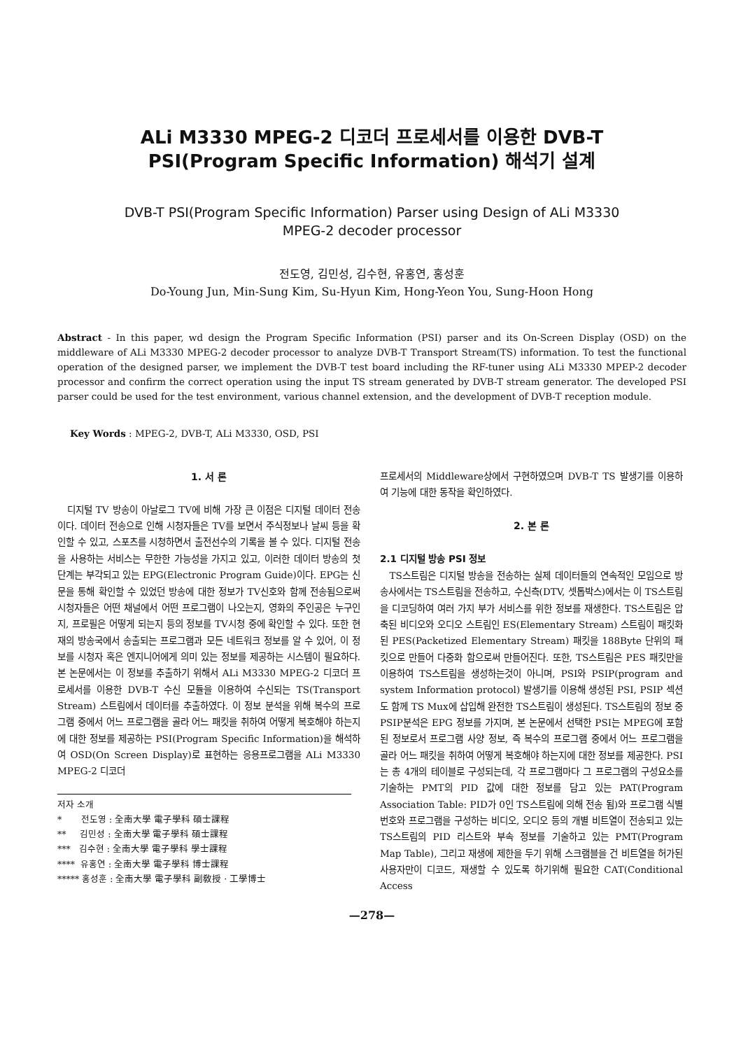ALi M3330 MPEG-2 디코더 프로세서를 이용한 DVB-T
PSI(Program Specific Information) 해석기 설계
DVB-T PSI(Program Specific Information) Parser using Design of ALi M3330
MPEG-2 decoder processor
전도영, 김민성, 김수현, 유홍연, 홍성훈
Do-Young Jun, Min-Sung Kim, Su-Hyun Kim, Hong-Yeon You, Sung-Hoon Hong
Abstract - In this paper, wd design the Program Specific Information (PSI) parser and its On-Screen Display (OSD) on the middleware of ALi M3330 MPEG-2 decoder processor to analyze DVB-T Transport Stream(TS) information. To test the functional operation of the designed parser, we implement the DVB-T test board including the RF-tuner using ALi M3330 MPEP-2 decoder processor and confirm the correct operation using the input TS stream generated by DVB-T stream generator. The developed PSI parser could be used for the test environment, various channel extension, and the development of DVB-T reception module.
Key Words : MPEG-2, DVB-T, ALi M3330, OSD, PSI
1. 서 론
디지털 TV 방송이 아날로그 TV에 비해 가장 큰 이점은 디지털 데이터 전송이다. 데이터 전송으로 인해 시청자들은 TV를 보면서 주식정보나 날씨 등을 확인할 수 있고, 스포츠를 시청하면서 출전선수의 기록을 볼 수 있다. 디지털 전송을 사용하는 서비스는 무한한 가능성을 가지고 있고, 이러한 데이터 방송의 첫 단계는 부각되고 있는 EPG(Electronic Program Guide)이다. EPG는 신문을 통해 확인할 수 있었던 방송에 대한 정보가 TV신호와 함께 전송됨으로써 시청자들은 어떤 채널에서 어떤 프로그램이 나오는지, 영화의 주인공은 누구인지, 프로필은 어떻게 되는지 등의 정보를 TV시청 중에 확인할 수 있다. 또한 현재의 방송국에서 송출되는 프로그램과 모든 네트워크 정보를 알 수 있어, 이 정보를 시청자 혹은 엔지니어에게 의미 있는 정보를 제공하는 시스템이 필요하다. 본 논문에서는 이 정보를 추출하기 위해서 ALi M3330 MPEG-2 디코더 프로세서를 이용한 DVB-T 수신 모듈을 이용하여 수신되는 TS(Transport Stream) 스트림에서 데이터를 추출하였다. 이 정보 분석을 위해 복수의 프로그램 중에서 어느 프로그램을 골라 어느 패킷을 취하여 어떻게 복호해야 하는지에 대한 정보를 제공하는 PSI(Program Specific Information)을 해석하여 OSD(On Screen Display)로 표현하는 응용프로그램을 ALi M3330 MPEG-2 디코더
저자 소개
* 전도영 : 全南大學 電子學科 碩士課程
** 김민성 : 全南大學 電子學科 碩士課程
*** 김수현 : 全南大學 電子學科 學士課程
**** 유홍연 : 全南大學 電子學科 博士課程
***** 홍성훈 : 全南大學 電子學科 副敎授 · 工學博士
프로세서의 Middleware상에서 구현하였으며 DVB-T TS 발생기를 이용하여 기능에 대한 동작을 확인하였다.
2. 본 론
2.1 디지털 방송 PSI 정보
TS스트림은 디지털 방송을 전송하는 실제 데이터들의 연속적인 모임으로 방송사에서는 TS스트림을 전송하고, 수신측(DTV, 셋톱박스)에서는 이 TS스트림을 디코딩하여 여러 가지 부가 서비스를 위한 정보를 재생한다. TS스트림은 압축된 비디오와 오디오 스트림인 ES(Elementary Stream) 스트림이 패킷화된 PES(Packetized Elementary Stream) 패킷을 188Byte 단위의 패킷으로 만들어 다중화 함으로써 만들어진다. 또한, TS스트림은 PES 패킷만을 이용하여 TS스트림을 생성하는것이 아니며, PSI와 PSIP(program and system Information protocol) 발생기를 이용해 생성된 PSI, PSIP 섹션도 함께 TS Mux에 삽입해 완전한 TS스트림이 생성된다. TS스트림의 정보 중 PSIP분석은 EPG 정보를 가지며, 본 논문에서 선택한 PSI는 MPEG에 포함된 정보로서 프로그램 사양 정보, 즉 복수의 프로그램 중에서 어느 프로그램을 골라 어느 패킷을 취하여 어떻게 복호해야 하는지에 대한 정보를 제공한다. PSI는 총 4개의 테이블로 구성되는데, 각 프로그램마다 그 프로그램의 구성요소를 기술하는 PMT의 PID 값에 대한 정보를 담고 있는 PAT(Program Association Table: PID가 0인 TS스트림에 의해 전송 됨)와 프로그램 식별 번호와 프로그램을 구성하는 비디오, 오디오 등의 개별 비트열이 전송되고 있는 TS스트림의 PID 리스트와 부속 정보를 기술하고 있는 PMT(Program Map Table), 그리고 재생에 제한을 두기 위해 스크램블을 건 비트열을 허가된 사용자만이 디코드, 재생할 수 있도록 하기위해 필요한 CAT(Conditional Access
—278—